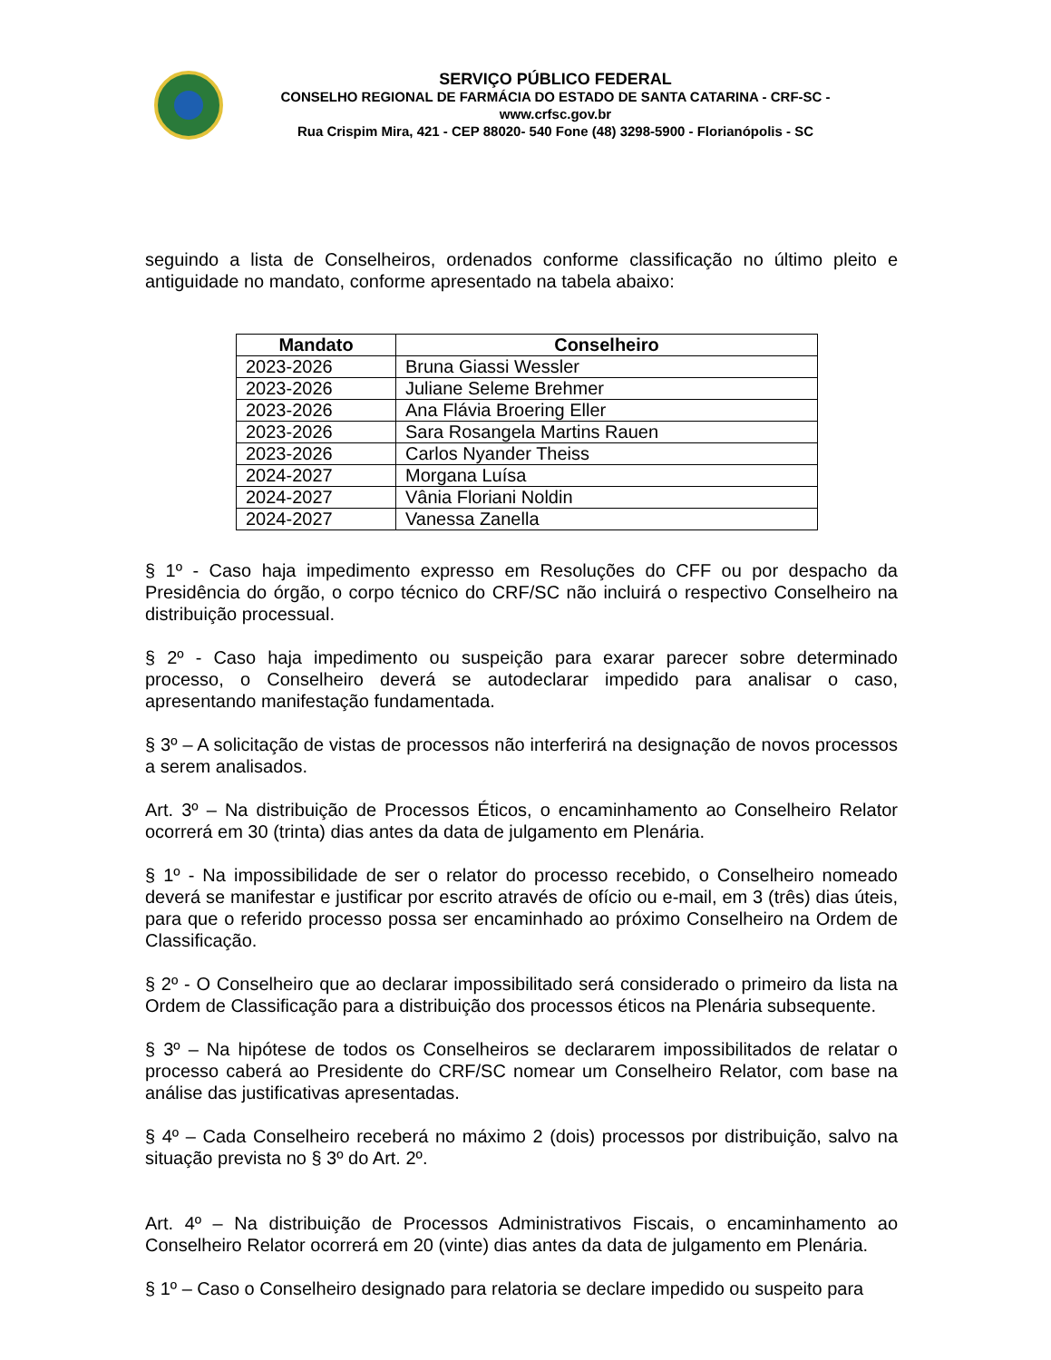SERVIÇO PÚBLICO FEDERAL
CONSELHO REGIONAL DE FARMÁCIA DO ESTADO DE SANTA CATARINA - CRF-SC - www.crfsc.gov.br
Rua Crispim Mira, 421 - CEP 88020- 540 Fone (48) 3298-5900 - Florianópolis - SC
seguindo a lista de Conselheiros, ordenados conforme classificação no último pleito e antiguidade no mandato, conforme apresentado na tabela abaixo:
| Mandato | Conselheiro |
| --- | --- |
| 2023-2026 | Bruna Giassi Wessler |
| 2023-2026 | Juliane Seleme Brehmer |
| 2023-2026 | Ana Flávia Broering Eller |
| 2023-2026 | Sara Rosangela Martins Rauen |
| 2023-2026 | Carlos Nyander Theiss |
| 2024-2027 | Morgana Luísa |
| 2024-2027 | Vânia Floriani Noldin |
| 2024-2027 | Vanessa Zanella |
§ 1º - Caso haja impedimento expresso em Resoluções do CFF ou por despacho da Presidência do órgão, o corpo técnico do CRF/SC não incluirá o respectivo Conselheiro na distribuição processual.
§ 2º - Caso haja impedimento ou suspeição para exarar parecer sobre determinado processo, o Conselheiro deverá se autodeclarar impedido para analisar o caso, apresentando manifestação fundamentada.
§ 3º – A solicitação de vistas de processos não interferirá na designação de novos processos a serem analisados.
Art. 3º – Na distribuição de Processos Éticos, o encaminhamento ao Conselheiro Relator ocorrerá em 30 (trinta) dias antes da data de julgamento em Plenária.
§ 1º - Na impossibilidade de ser o relator do processo recebido, o Conselheiro nomeado deverá se manifestar e justificar por escrito através de ofício ou e-mail, em 3 (três) dias úteis, para que o referido processo possa ser encaminhado ao próximo Conselheiro na Ordem de Classificação.
§ 2º - O Conselheiro que ao declarar impossibilitado será considerado o primeiro da lista na Ordem de Classificação para a distribuição dos processos éticos na Plenária subsequente.
§ 3º – Na hipótese de todos os Conselheiros se declararem impossibilitados de relatar o processo caberá ao Presidente do CRF/SC nomear um Conselheiro Relator, com base na análise das justificativas apresentadas.
§ 4º – Cada Conselheiro receberá no máximo 2 (dois) processos por distribuição, salvo na situação prevista no § 3º do Art. 2º.
Art. 4º – Na distribuição de Processos Administrativos Fiscais, o encaminhamento ao Conselheiro Relator ocorrerá em 20 (vinte) dias antes da data de julgamento em Plenária.
§ 1º – Caso o Conselheiro designado para relatoria se declare impedido ou suspeito para